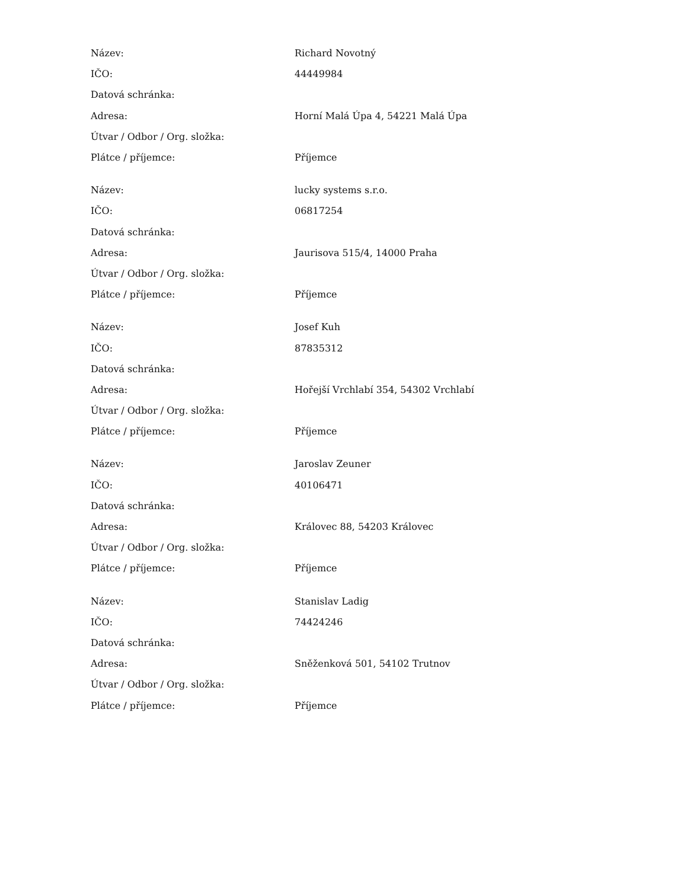| Název: | Richard Novotný |
| IČO: | 44449984 |
| Datová schránka: | |
| Adresa: | Horní Malá Úpa 4, 54221 Malá Úpa |
| Útvar / Odbor / Org. složka: | |
| Plátce / příjemce: | Příjemce |
| Název: | lucky systems s.r.o. |
| IČO: | 06817254 |
| Datová schránka: | |
| Adresa: | Jaurisova 515/4, 14000 Praha |
| Útvar / Odbor / Org. složka: | |
| Plátce / příjemce: | Příjemce |
| Název: | Josef Kuh |
| IČO: | 87835312 |
| Datová schránka: | |
| Adresa: | Hořejší Vrchlabí 354, 54302 Vrchlabí |
| Útvar / Odbor / Org. složka: | |
| Plátce / příjemce: | Příjemce |
| Název: | Jaroslav Zeuner |
| IČO: | 40106471 |
| Datová schránka: | |
| Adresa: | Královec 88, 54203 Královec |
| Útvar / Odbor / Org. složka: | |
| Plátce / příjemce: | Příjemce |
| Název: | Stanislav Ladig |
| IČO: | 74424246 |
| Datová schránka: | |
| Adresa: | Sněženková 501, 54102 Trutnov |
| Útvar / Odbor / Org. složka: | |
| Plátce / příjemce: | Příjemce |